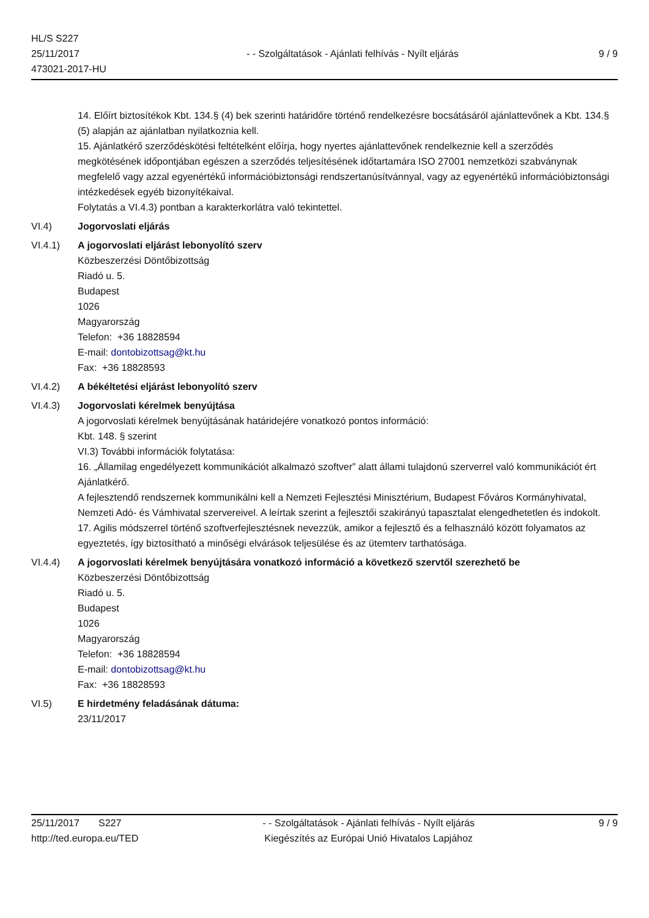HL/S S227
25/11/2017
473021-2017-HU
- - Szolgáltatások - Ajánlati felhívás - Nyílt eljárás
9 / 9
14. Előírt biztosítékok Kbt. 134.§ (4) bek szerinti határidőre történő rendelkezésre bocsátásáról ajánlattevőnek a Kbt. 134.§ (5) alapján az ajánlatban nyilatkoznia kell.
15. Ajánlatkérő szerződéskötési feltételként előírja, hogy nyertes ajánlattevőnek rendelkeznie kell a szerződés megkötésének időpontjában egészen a szerződés teljesítésének időtartamára ISO 27001 nemzetközi szabványnak megfelelő vagy azzal egyenértékű információbiztonsági rendszertanúsítvánnyal, vagy az egyenértékű információbiztonsági intézkedések egyéb bizonyítékaival.
Folytatás a VI.4.3) pontban a karakterkorlátra való tekintettel.
VI.4) Jogorvoslati eljárás
VI.4.1) A jogorvoslati eljárást lebonyolító szerv
Közbeszerzési Döntőbizottság
Riadó u. 5.
Budapest
1026
Magyarország
Telefon: +36 18828594
E-mail: dontobizottsag@kt.hu
Fax: +36 18828593
VI.4.2) A békéltetési eljárást lebonyolító szerv
VI.4.3) Jogorvoslati kérelmek benyújtása
A jogorvoslati kérelmek benyújtásának határidejére vonatkozó pontos információ:
Kbt. 148. § szerint
VI.3) További információk folytatása:
16. „Államilag engedélyezett kommunikációt alkalmazó szoftver” alatt állami tulajdonú szerverrel való kommunikációt ért Ajánlatkérő.
A fejlesztendő rendszernek kommunikálni kell a Nemzeti Fejlesztési Minisztérium, Budapest Főváros Kormányhivatal, Nemzeti Adó- és Vámhivatal szervereivel. A leírtak szerint a fejlesztői szakirányú tapasztalat elengedhetetlen és indokolt.
17. Agilis módszerrel történő szoftverfejlesztésnek nevezzük, amikor a fejlesztő és a felhasználó között folyamatos az egyeztetés, így biztosítható a minőségi elvárások teljesülése és az ütemterv tarthatósága.
VI.4.4) A jogorvoslati kérelmek benyújtására vonatkozó információ a következő szervtől szerezhető be
Közbeszerzési Döntőbizottság
Riadó u. 5.
Budapest
1026
Magyarország
Telefon: +36 18828594
E-mail: dontobizottsag@kt.hu
Fax: +36 18828593
VI.5) E hirdetmény feladásának dátuma:
23/11/2017
25/11/2017 S227
http://ted.europa.eu/TED
- - Szolgáltatások - Ajánlati felhívás - Nyílt eljárás
Kiegészítés az Európai Unió Hivatalos Lapjához
9 / 9